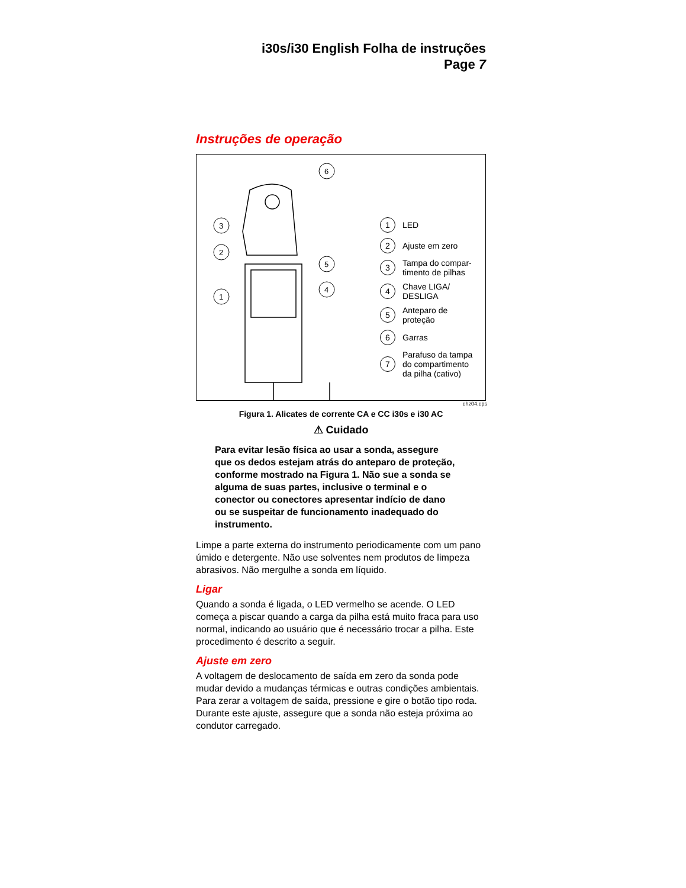i30s/i30 English Folha de instruções
Page 7
Instruções de operação
3
2
1
6
5
4
1 LED
2 Ajuste em zero
3 Tampa do compar-
timento de pilhas
4 Chave LIGA/
DESLIGA
5 Anteparo de
proteção
6 Garras
7 Parafuso da tampa
do compartimento
da pilha (cativo)
ehz04.eps
Figura 1. Alicates de corrente CA e CC i30s e i30 AC
⚠ Cuidado
Para evitar lesão física ao usar a sonda, assegure que os dedos estejam atrás do anteparo de proteção, conforme mostrado na Figura 1. Não sue a sonda se alguma de suas partes, inclusive o terminal e o conector ou conectores apresentar indício de dano ou se suspeitar de funcionamento inadequado do instrumento.
Limpe a parte externa do instrumento periodicamente com um pano úmido e detergente. Não use solventes nem produtos de limpeza abrasivos. Não mergulhe a sonda em líquido.
Ligar
Quando a sonda é ligada, o LED vermelho se acende. O LED começa a piscar quando a carga da pilha está muito fraca para uso normal, indicando ao usuário que é necessário trocar a pilha. Este procedimento é descrito a seguir.
Ajuste em zero
A voltagem de deslocamento de saída em zero da sonda pode mudar devido a mudanças térmicas e outras condições ambientais. Para zerar a voltagem de saída, pressione e gire o botão tipo roda. Durante este ajuste, assegure que a sonda não esteja próxima ao condutor carregado.